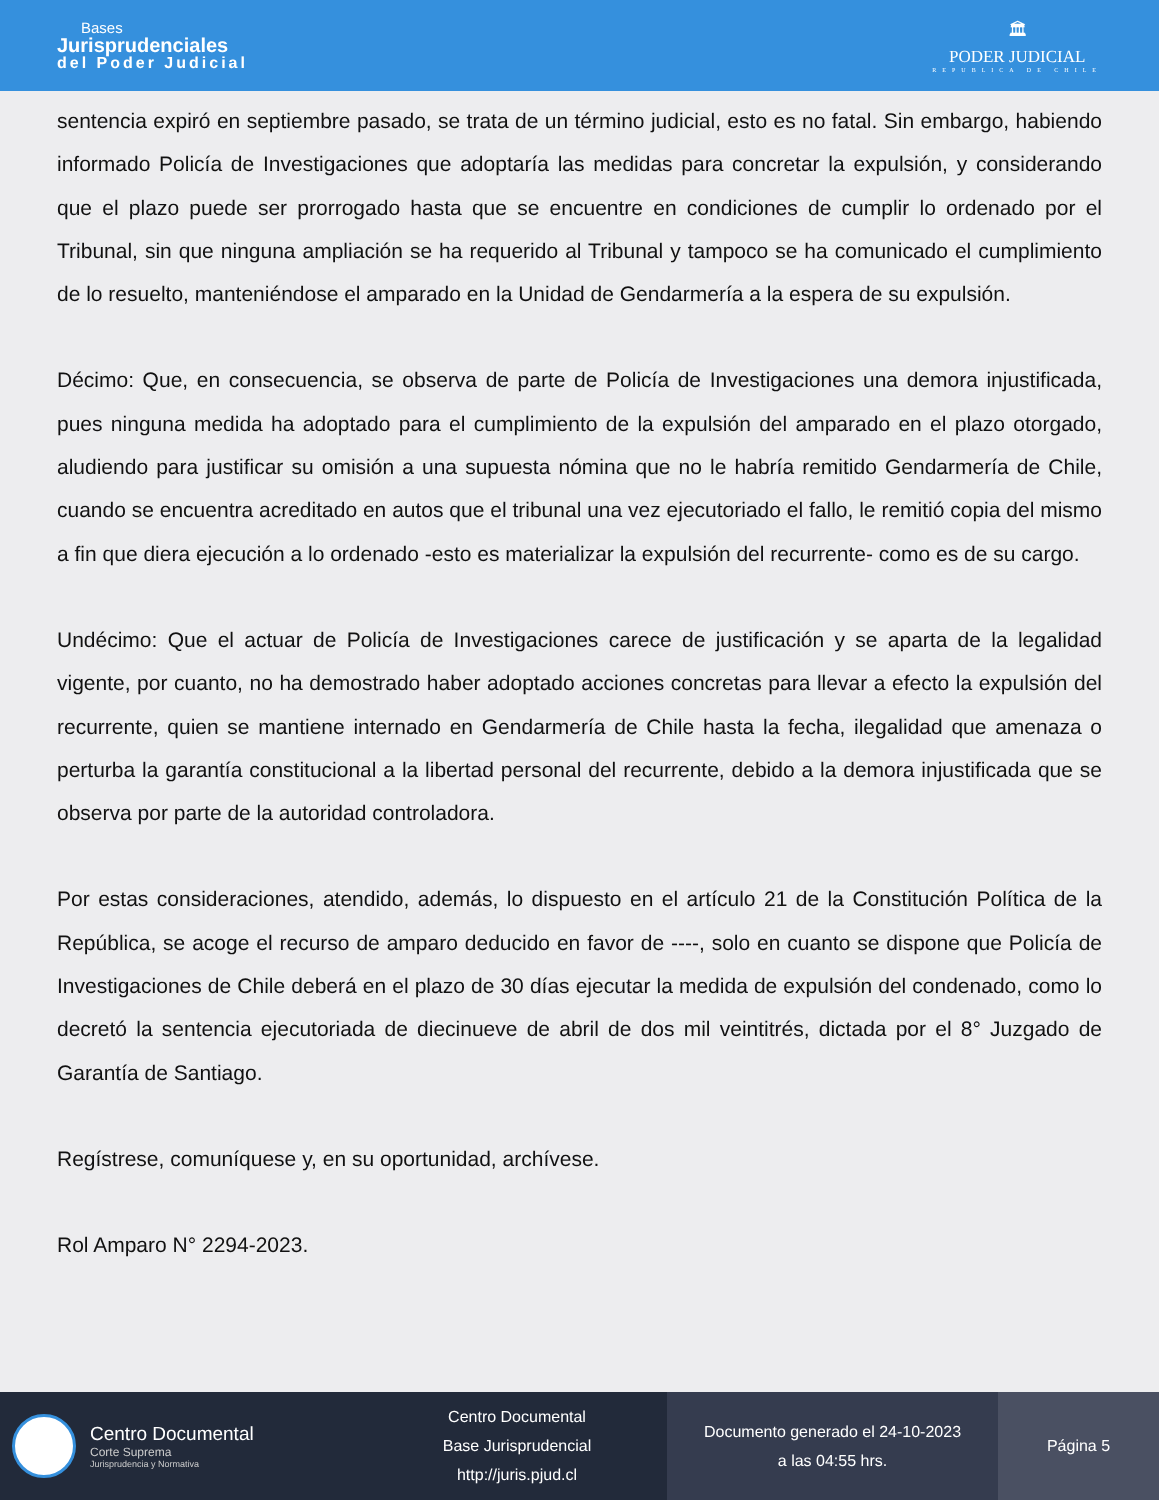Bases
Jurisprudenciales
del Poder Judicial
🏛
PODER JUDICIAL
REPUBLICA DE CHILE
sentencia expiró en septiembre pasado, se trata de un término judicial, esto es no fatal. Sin embargo, habiendo informado Policía de Investigaciones que adoptaría las medidas para concretar la expulsión, y considerando que el plazo puede ser prorrogado hasta que se encuentre en condiciones de cumplir lo ordenado por el Tribunal, sin que ninguna ampliación se ha requerido al Tribunal y tampoco se ha comunicado el cumplimiento de lo resuelto, manteniéndose el amparado en la Unidad de Gendarmería a la espera de su expulsión.
Décimo: Que, en consecuencia, se observa de parte de Policía de Investigaciones una demora injustificada, pues ninguna medida ha adoptado para el cumplimiento de la expulsión del amparado en el plazo otorgado, aludiendo para justificar su omisión a una supuesta nómina que no le habría remitido Gendarmería de Chile, cuando se encuentra acreditado en autos que el tribunal una vez ejecutoriado el fallo, le remitió copia del mismo a fin que diera ejecución a lo ordenado -esto es materializar la expulsión del recurrente- como es de su cargo.
Undécimo: Que el actuar de Policía de Investigaciones carece de justificación y se aparta de la legalidad vigente, por cuanto, no ha demostrado haber adoptado acciones concretas para llevar a efecto la expulsión del recurrente, quien se mantiene internado en Gendarmería de Chile hasta la fecha, ilegalidad que amenaza o perturba la garantía constitucional a la libertad personal del recurrente, debido a la demora injustificada que se observa por parte de la autoridad controladora.
Por estas consideraciones, atendido, además, lo dispuesto en el artículo 21 de la Constitución Política de la República, se acoge el recurso de amparo deducido en favor de ----, solo en cuanto se dispone que Policía de Investigaciones de Chile deberá en el plazo de 30 días ejecutar la medida de expulsión del condenado, como lo decretó la sentencia ejecutoriada de diecinueve de abril de dos mil veintitrés, dictada por el 8° Juzgado de Garantía de Santiago.
Regístrese, comuníquese y, en su oportunidad, archívese.
Rol Amparo N° 2294-2023.
Centro Documental
Corte Suprema
Jurisprudencia y Normativa
Centro Documental
Base Jurisprudencial
http://juris.pjud.cl
Documento generado el 24-10-2023
a las 04:55 hrs.
Página 5